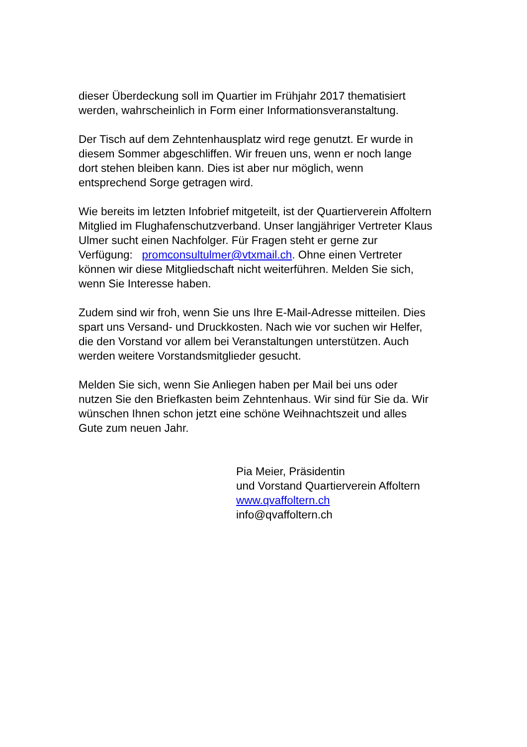dieser Überdeckung soll im Quartier im Frühjahr 2017 thematisiert
werden, wahrscheinlich in Form einer Informationsveranstaltung.
Der Tisch auf dem Zehntenhausplatz wird rege genutzt. Er wurde in
diesem Sommer abgeschliffen. Wir freuen uns, wenn er noch lange
dort stehen bleiben kann. Dies ist aber nur möglich, wenn
entsprechend Sorge getragen wird.
Wie bereits im letzten Infobrief mitgeteilt, ist der Quartierverein Affoltern
Mitglied im Flughafenschutzverband. Unser langjähriger Vertreter Klaus
Ulmer sucht einen Nachfolger. Für Fragen steht er gerne zur
Verfügung: promconsultulmer@vtxmail.ch. Ohne einen Vertreter
können wir diese Mitgliedschaft nicht weiterführen. Melden Sie sich,
wenn Sie Interesse haben.
Zudem sind wir froh, wenn Sie uns Ihre E-Mail-Adresse mitteilen. Dies
spart uns Versand- und Druckkosten. Nach wie vor suchen wir Helfer,
die den Vorstand vor allem bei Veranstaltungen unterstützen. Auch
werden weitere Vorstandsmitglieder gesucht.
Melden Sie sich, wenn Sie Anliegen haben per Mail bei uns oder
nutzen Sie den Briefkasten beim Zehntenhaus. Wir sind für Sie da. Wir
wünschen Ihnen schon jetzt eine schöne Weihnachtszeit und alles
Gute zum neuen Jahr.
Pia Meier, Präsidentin
und Vorstand Quartierverein Affoltern
www.qvaffoltern.ch
info@qvaffoltern.ch